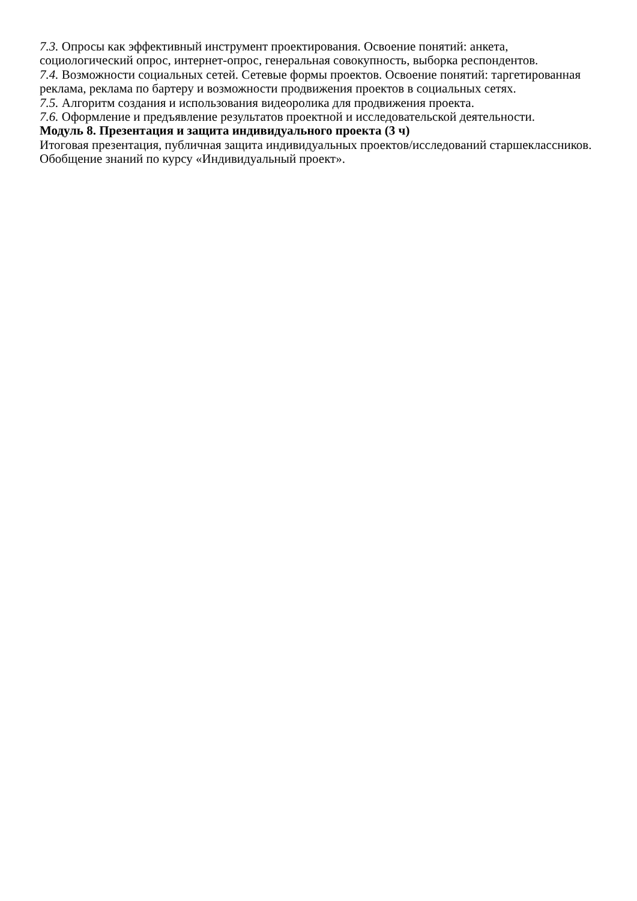7.3. Опросы как эффективный инструмент проектирования. Освоение понятий: анкета, социологический опрос, интернет-опрос, генеральная совокупность, выборка респондентов.
7.4. Возможности социальных сетей. Сетевые формы проектов. Освоение понятий: таргетированная реклама, реклама по бартеру и возможности продвижения проектов в социальных сетях.
7.5. Алгоритм создания и использования видеоролика для продвижения проекта.
7.6. Оформление и предъявление результатов проектной и исследовательской деятельности.
Модуль 8. Презентация и защита индивидуального проекта (3 ч)
Итоговая презентация, публичная защита индивидуальных проектов/исследований старшеклассников. Обобщение знаний по курсу «Индивидуальный проект».